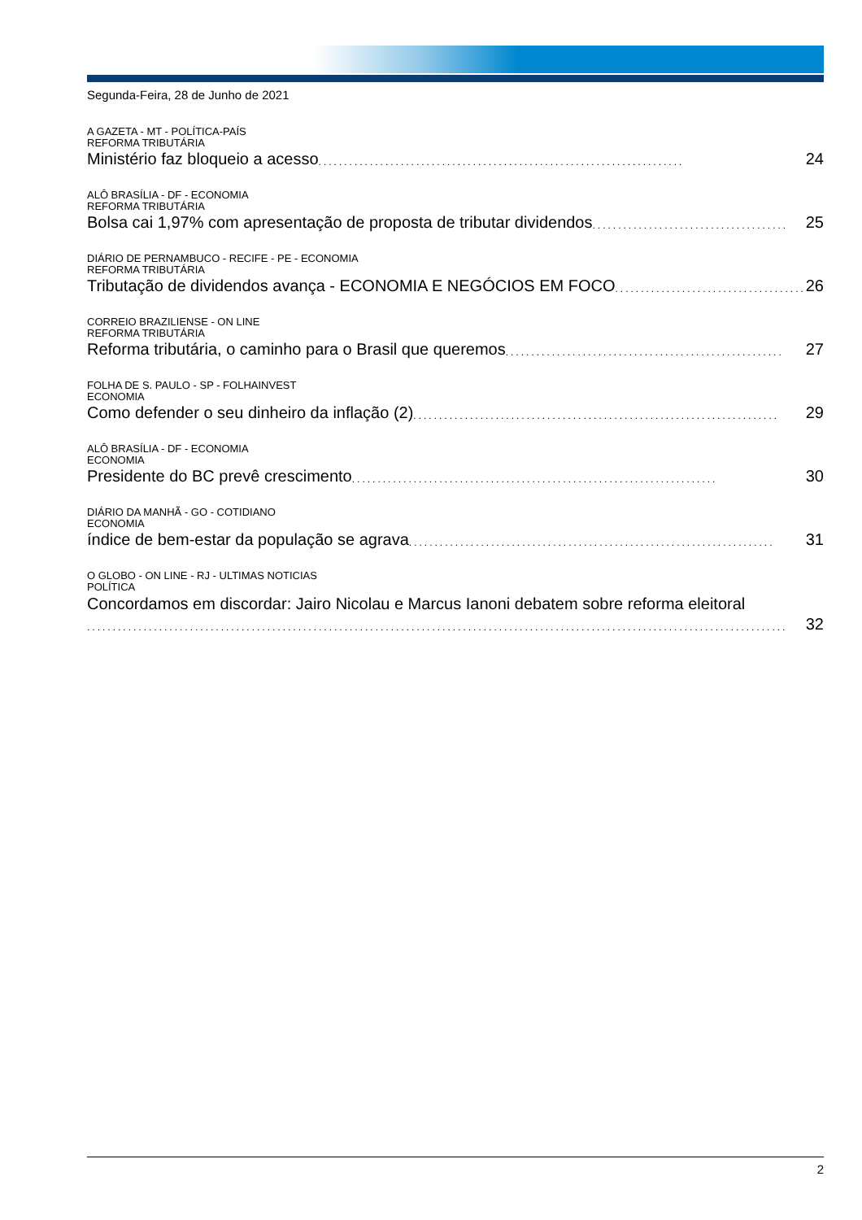Segunda-Feira, 28 de Junho de 2021
A GAZETA - MT - POLÍTICA-PAÍS
REFORMA TRIBUTÁRIA
Ministério faz bloqueio a acesso....................................................................... 24
ALÔ BRASÍLIA - DF - ECONOMIA
REFORMA TRIBUTÁRIA
Bolsa cai 1,97% com apresentação de proposta de tributar dividendos...................................... 25
DIÁRIO DE PERNAMBUCO - RECIFE - PE - ECONOMIA
REFORMA TRIBUTÁRIA
Tributação de dividendos avança - ECONOMIA E NEGÓCIOS EM FOCO...................................... 26
CORREIO BRAZILIENSE - ON LINE
REFORMA TRIBUTÁRIA
Reforma tributária, o caminho para o Brasil que queremos...................................................... 27
FOLHA DE S. PAULO - SP - FOLHAINVEST
ECONOMIA
Como defender o seu dinheiro da inflação (2)....................................................................... 29
ALÔ BRASÍLIA - DF - ECONOMIA
ECONOMIA
Presidente do BC prevê crescimento....................................................................... 30
DIÁRIO DA MANHÃ - GO - COTIDIANO
ECONOMIA
índice de bem-estar da população se agrava....................................................................... 31
O GLOBO - ON LINE - RJ - ULTIMAS NOTICIAS
POLÍTICA
Concordamos em discordar: Jairo Nicolau e Marcus Ianoni debatem sobre reforma eleitoral
........................................................................................................................................ 32
2